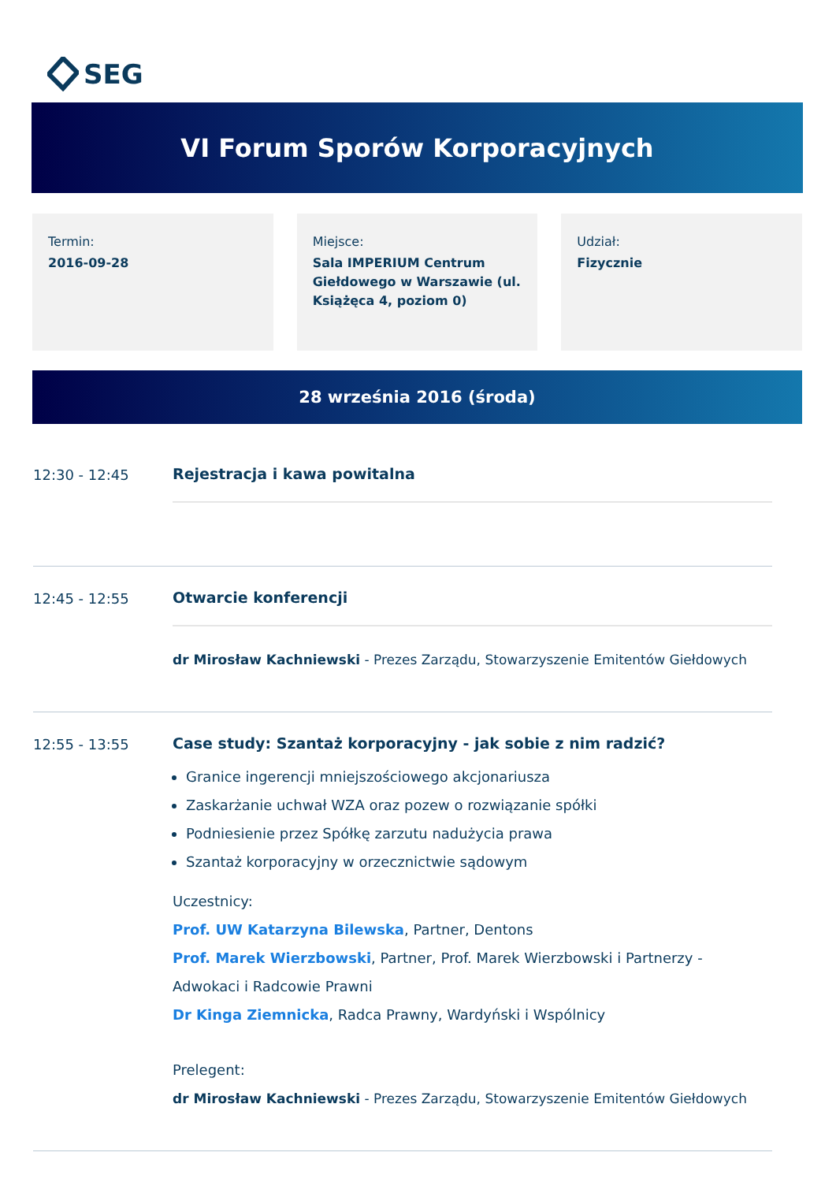SEG
VI Forum Sporów Korporacyjnych
Termin:
2016-09-28
Miejsce:
Sala IMPERIUM Centrum Giełdowego w Warszawie (ul. Książęca 4, poziom 0)
Udział:
Fizycznie
28 września 2016 (środa)
12:30 - 12:45 Rejestracja i kawa powitalna
12:45 - 12:55 Otwarcie konferencji
dr Mirosław Kachniewski - Prezes Zarządu, Stowarzyszenie Emitentów Giełdowych
12:55 - 13:55 Case study: Szantaż korporacyjny - jak sobie z nim radzić?
Granice ingerencji mniejszościowego akcjonariusza
Zaskarżanie uchwał WZA oraz pozew o rozwiązanie spółki
Podniesienie przez Spółkę zarzutu nadużycia prawa
Szantaż korporacyjny w orzecznictwie sądowym
Uczestnicy:
Prof. UW Katarzyna Bilewska, Partner, Dentons
Prof. Marek Wierzbowski, Partner, Prof. Marek Wierzbowski i Partnerzy - Adwokaci i Radcowie Prawni
Dr Kinga Ziemnicka, Radca Prawny, Wardyński i Wspólnicy
Prelegent:
dr Mirosław Kachniewski - Prezes Zarządu, Stowarzyszenie Emitentów Giełdowych